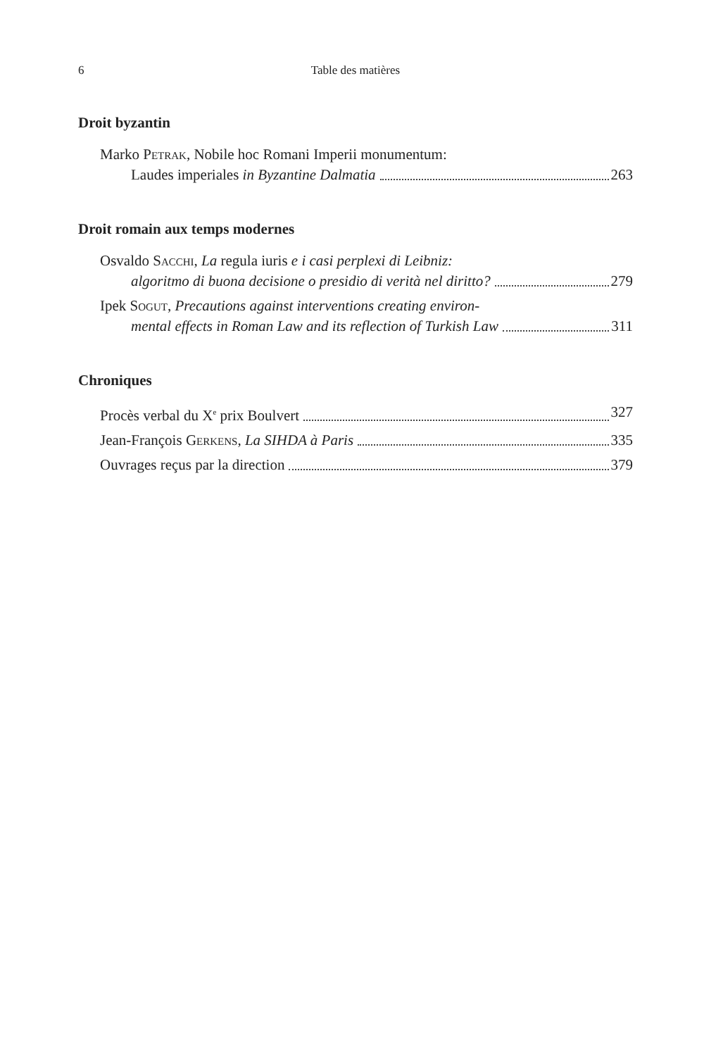6 Table des matières
Droit byzantin
Marko Petrak, Nobile hoc Romani Imperii monumentum:
Laudes imperiales in Byzantine Dalmatia 263
Droit romain aux temps modernes
Osvaldo Sacchi, La regula iuris e i casi perplexi di Leibniz:
algoritmo di buona decisione o presidio di verità nel diritto? 279
Ipek Sogut, Precautions against interventions creating environ-
mental effects in Roman Law and its reflection of Turkish Law 311
Chroniques
Procès verbal du X<sup>e</sup> prix Boulvert 327
Jean-François Gerkens, La SIHDA à Paris 335
Ouvrages reçus par la direction 379